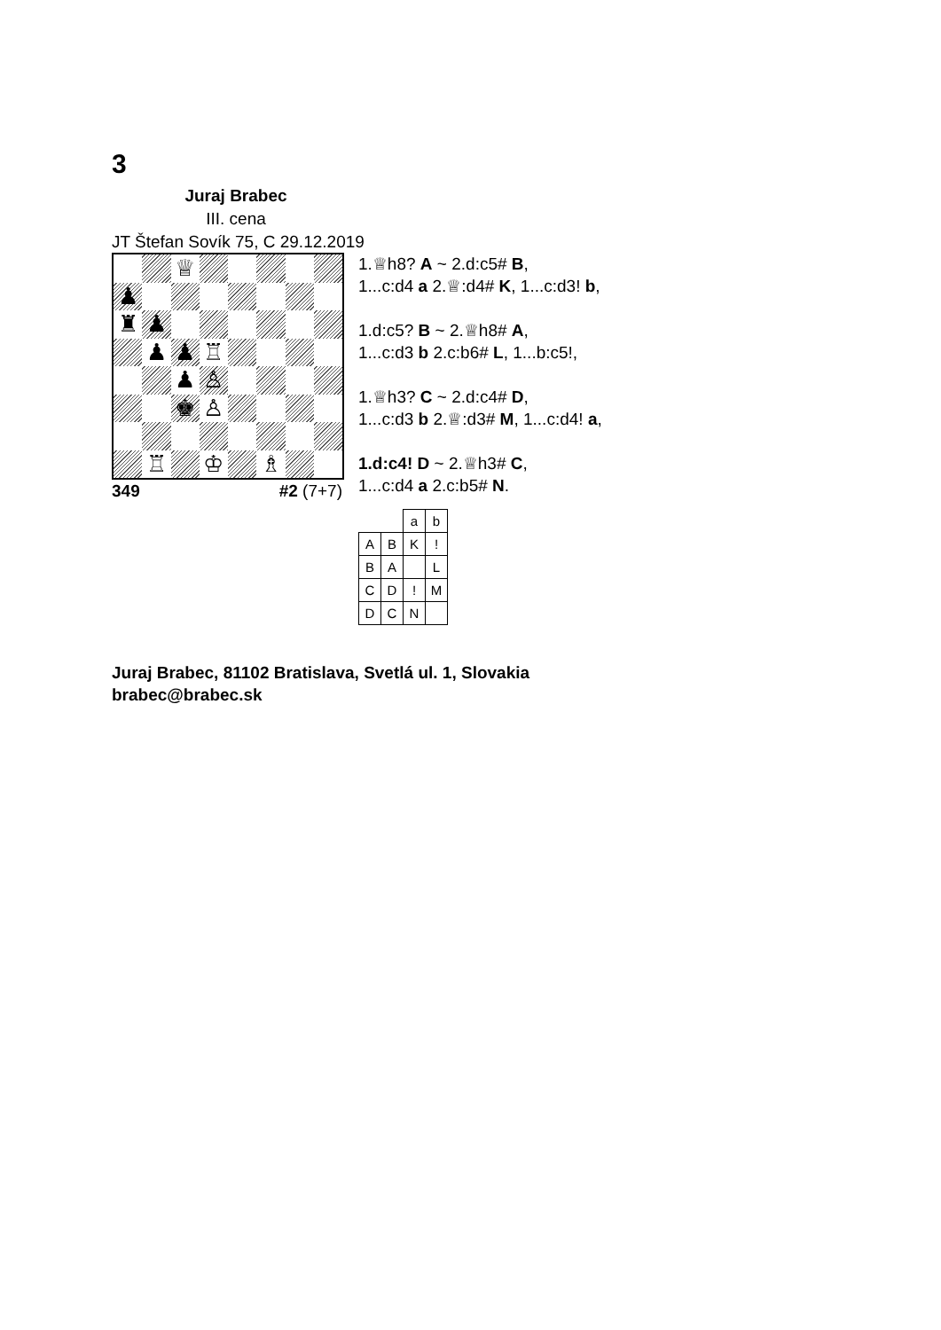3
Juraj Brabec
III. cena
JT Štefan Sovík 75, C 29.12.2019
♕
♟
♜
♟
♟
♟
♖
♟
♙
♚
♙
♖
♔
♗
349 #2 (7+7)
1.♕h8? A ~ 2.d:c5# B,
1...c:d4 a 2.♕:d4# K, 1...c:d3! b,
1.d:c5? B ~ 2.♕h8# A,
1...c:d3 b 2.c:b6# L, 1...b:c5!,
1.♕h3? C ~ 2.d:c4# D,
1...c:d3 b 2.♕:d3# M, 1...c:d4! a,
1.d:c4! D ~ 2.♕h3# C,
1...c:d4 a 2.c:b5# N.
| | | a | b |
| A | B | K | ! |
| B | A | | L |
| C | D | ! | M |
| D | C | N | |
Juraj Brabec, 81102 Bratislava, Svetlá ul. 1, Slovakia
brabec@brabec.sk